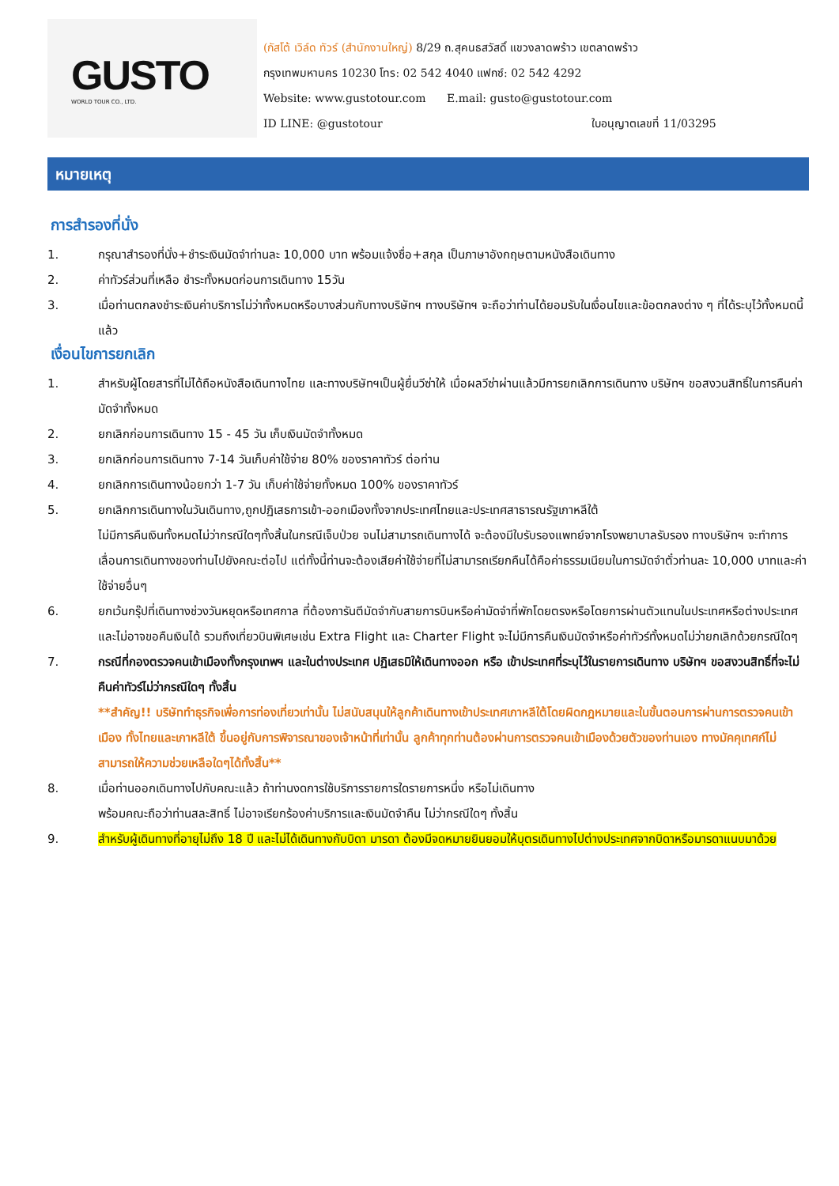GUSTO
WORLD TOUR CO., LTD.
(กัสโต้ เวิล์ด ทัวร์ (สำนักงานใหญ่) 8/29 ถ.สุคนธสวัสดิ์ แขวงลาดพร้าว เขตลาดพร้าว
กรุงเทพมหานคร 10230 โทร: 02 542 4040 แฟกซ์: 02 542 4292
Website: www.gustotour.com E.mail: gusto@gustotour.com
ID LINE: @gustotour ใบอนุญาตเลขที่ 11/03295
หมายเหตุ
การสำรองที่นั่ง
1. กรุณาสำรองที่นั่ง+ชำระเงินมัดจำท่านละ 10,000 บาท พร้อมแจ้งชื่อ+สกุล เป็นภาษาอังกฤษตามหนังสือเดินทาง
2. ค่าทัวร์ส่วนที่เหลือ ชำระทั้งหมดก่อนการเดินทาง 15วัน
3. เมื่อท่านตกลงชำระเงินค่าบริการไม่ว่าทั้งหมดหรือบางส่วนกับทางบริษัทฯ ทางบริษัทฯ จะถือว่าท่านได้ยอมรับในเงื่อนไขและข้อตกลงต่าง ๆ ที่ได้ระบุไว้ทั้งหมดนี้แล้ว
เงื่อนไขการยกเลิก
1. สำหรับผู้โดยสารที่ไม่ได้ถือหนังสือเดินทางไทย และทางบริษัทฯเป็นผู้ยื่นวีซ่าให้ เมื่อผลวีซ่าผ่านแล้วมีการยกเลิกการเดินทาง บริษัทฯ ขอสงวนสิทธิ์ในการคืนค่ามัดจำทั้งหมด
2. ยกเลิกก่อนการเดินทาง 15 - 45 วัน เก็บเงินมัดจำทั้งหมด
3. ยกเลิกก่อนการเดินทาง 7-14 วันเก็บค่าใช้จ่าย 80% ของราคาทัวร์ ต่อท่าน
4. ยกเลิกการเดินทางน้อยกว่า 1-7 วัน เก็บค่าใช้จ่ายทั้งหมด 100% ของราคาทัวร์
5. ยกเลิกการเดินทางในวันเดินทาง,ถูกปฏิเสธการเข้า-ออกเมืองทั้งจากประเทศไทยและประเทศสาธารณรัฐเกาหลีใต้
ไม่มีการคืนเงินทั้งหมดไม่ว่ากรณีใดๆทั้งสิ้นในกรณีเจ็บป่วย จนไม่สามารถเดินทางได้ จะต้องมีใบรับรองแพทย์จากโรงพยาบาลรับรอง ทางบริษัทฯ จะทำการเลื่อนการเดินทางของท่านไปยังคณะต่อไป แต่ทั้งนี้ท่านจะต้องเสียค่าใช้จ่ายที่ไม่สามารถเรียกคืนได้คือค่าธรรมเนียมในการมัดจำตั๋วท่านละ 10,000 บาทและค่าใช้จ่ายอื่นๆ
6. ยกเว้นกรุ๊ปที่เดินทางช่วงวันหยุดหรือเทศกาล ที่ต้องการันตีมัดจำกับสายการบินหรือค่ามัดจำที่พักโดยตรงหรือโดยการผ่านตัวแทนในประเทศหรือต่างประเทศและไม่อาจขอคืนเงินได้ รวมถึงเที่ยวบินพิเศษเช่น Extra Flight และ Charter Flight จะไม่มีการคืนเงินมัดจำหรือค่าทัวร์ทั้งหมดไม่ว่ายกเลิกด้วยกรณีใดๆ
7. กรณีที่กองตรวจคนเข้าเมืองทั้งกรุงเทพฯ และในต่างประเทศ ปฏิเสธมิให้เดินทางออก หรือ เข้าประเทศที่ระบุไว้ในรายการเดินทาง บริษัทฯ ขอสงวนสิทธิ์ที่จะไม่คืนค่าทัวร์ไม่ว่ากรณีใดๆ ทั้งสิ้น
**สำคัญ!! บริษัททำธุรกิจเพื่อการท่องเที่ยวเท่านั้น ไม่สนับสนุนให้ลูกค้าเดินทางเข้าประเทศเกาหลีใต้โดยผิดกฎหมายและในขั้นตอนการผ่านการตรวจคนเข้าเมือง ทั้งไทยและเกาหลีใต้ ขึ้นอยู่กับการพิจารณาของเจ้าหน้าที่เท่านั้น ลูกค้าทุกท่านต้องผ่านการตรวจคนเข้าเมืองด้วยตัวของท่านเอง ทางมัคคุเทศก์ไม่สามารถให้ความช่วยเหลือใดๆได้ทั้งสิ้น**
8. เมื่อท่านออกเดินทางไปกับคณะแล้ว ถ้าท่านงดการใช้บริการรายการใดรายการหนึ่ง หรือไม่เดินทาง
พร้อมคณะถือว่าท่านสละสิทธิ์ ไม่อาจเรียกร้องค่าบริการและเงินมัดจำคืน ไม่ว่ากรณีใดๆ ทั้งสิ้น
9. สำหรับผู้เดินทางที่อายุไม่ถึง 18 ปี และไม่ได้เดินทางกับบิดา มารดา ต้องมีจดหมายยินยอมให้บุตรเดินทางไปต่างประเทศจากบิดาหรือมารดาแนบมาด้วย